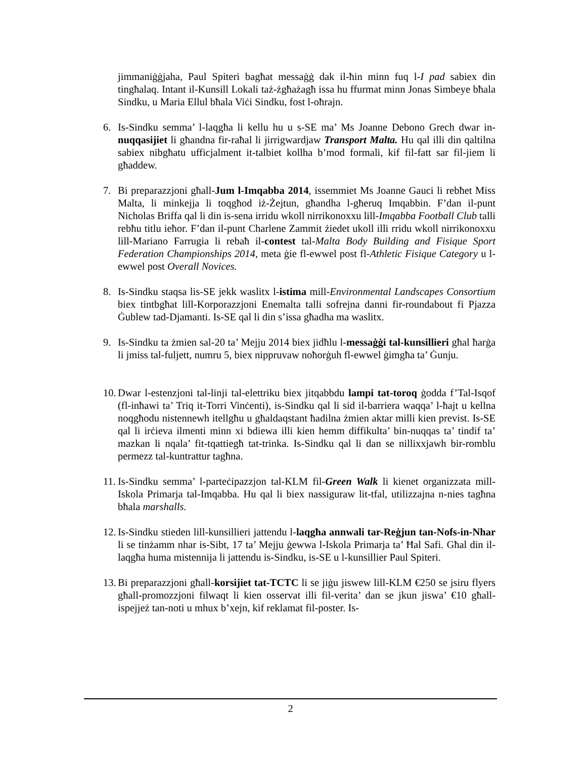jimmaniġġjaha, Paul Spiteri bagħat messaġġ dak il-ħin minn fuq l-I pad sabiex din tingħalaq. Intant il-Kunsill Lokali taż-żgħażagħ issa hu ffurmat minn Jonas Simbeye bħala Sindku, u Maria Ellul bħala Viċi Sindku, fost l-oħrajn.
6. Is-Sindku semma’ l-laqgħa li kellu hu u s-SE ma’ Ms Joanne Debono Grech dwar in-nuqqasijiet li għandna fir-raħal li jirrigwardjaw Transport Malta. Hu qal illi din qaltilna sabiex nibgħatu ufficjalment it-talbiet kollha b’mod formali, kif fil-fatt sar fil-jiem li għaddew.
7. Bi preparazzjoni għall-Jum l-Imqabba 2014, issemmiet Ms Joanne Gauci li rebħet Miss Malta, li minkejja li toqgħod iż-Żejtun, għandha l-għeruq Imqabbin. F’dan il-punt Nicholas Briffa qal li din is-sena irridu wkoll nirrikonoxxu lill-Imqabba Football Club talli rebħu titlu ieħor. F’dan il-punt Charlene Zammit żiedet ukoll illi rridu wkoll nirrikonoxxu lill-Mariano Farrugia li rebaħ il-contest tal-Malta Body Building and Fisique Sport Federation Championships 2014, meta ġie fl-ewwel post fl-Athletic Fisique Category u l-ewwel post Overall Novices.
8. Is-Sindku staqsa lis-SE jekk waslitx l-istima mill-Environmental Landscapes Consortium biex tintbgħat lill-Korporazzjoni Enemalta talli sofrejna danni fir-roundabout fi Pjazza Ġublew tad-Djamanti. Is-SE qal li din s’issa għadha ma waslitx.
9. Is-Sindku ta żmien sal-20 ta’ Mejju 2014 biex jidħlu l-messaġġi tal-kunsillieri għal ħarġa li jmiss tal-fuljett, numru 5, biex nippruvaw noħorġuh fl-ewwel ġimgħa ta’ Ġunju.
10.
Dwar l-estenzjoni tal-linji tal-elettriku biex jitqabbdu lampi tat-toroq ġodda f’Tal-Isqof (fl-inħawi ta’ Triq it-Torri Vinċenti), is-Sindku qal li sid il-barriera waqqa’ l-ħajt u kellna noqgħodu nistennewh itellgħu u għaldaqstant ħadilna żmien aktar milli kien previst. Is-SE qal li irċieva ilmenti minn xi bdiewa illi kien hemm diffikulta’ bin-nuqqas ta’ tindif ta’ mazkan li nqala’ fit-tqattiegħ tat-trinka. Is-Sindku qal li dan se nillixxjawh bir-romblu permezz tal-kuntrattur tagħna.
11.
Is-Sindku semma’ l-parteċipazzjon tal-KLM fil-Green Walk li kienet organizzata mill-Iskola Primarja tal-Imqabba. Hu qal li biex nassiguraw lit-tfal, utilizzajna n-nies tagħna bħala marshalls.
12.
Is-Sindku stieden lill-kunsillieri jattendu l-laqgħa annwali tar-Reġjun tan-Nofs-in-Nhar li se tinżamm nhar is-Sibt, 17 ta’ Mejju ġewwa l-Iskola Primarja ta’ Ħal Safi. Għal din il-laqgħa huma mistennija li jattendu is-Sindku, is-SE u l-kunsillier Paul Spiteri.
13.
Bi preparazzjoni għall-korsijiet tat-TCTC li se jiġu jiswew lill-KLM €250 se jsiru flyers għall-promozzjoni filwaqt li kien osservat illi fil-verita’ dan se jkun jiswa’ €10 għall-ispejjeż tan-noti u mhux b’xejn, kif reklamat fil-poster. Is-
2